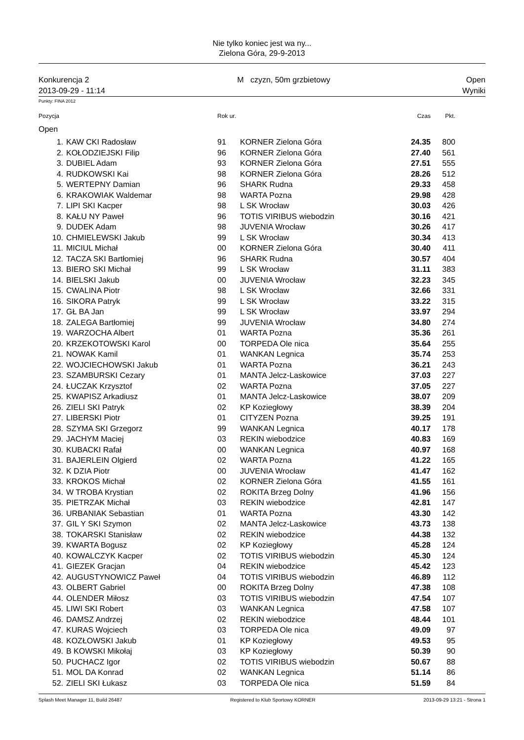Nie tylko koniec jest wa ny...
Zielona Góra, 29-9-2013
Konkurencja 2
2013-09-29 - 11:14
M czyzn, 50m grzbietowy Open
Wyniki
Punkty: FINA 2012
| Pozycja | | Rok ur. | | Czas | Pkt. |
| --- | --- | --- | --- | --- | --- |
| Open | | | | | |
| 1. | KAW CKI Radosław | 91 | KORNER Zielona Góra | 24.35 | 800 |
| 2. | KOŁODZIEJSKI Filip | 96 | KORNER Zielona Góra | 27.40 | 561 |
| 3. | DUBIEL Adam | 93 | KORNER Zielona Góra | 27.51 | 555 |
| 4. | RUDKOWSKI Kai | 98 | KORNER Zielona Góra | 28.26 | 512 |
| 5. | WERTEPNY Damian | 96 | SHARK Rudna | 29.33 | 458 |
| 6. | KRAKOWIAK Waldemar | 98 | WARTA Pozna | 29.98 | 428 |
| 7. | LIPI SKI Kacper | 98 | L SK Wrocław | 30.03 | 426 |
| 8. | KAŁU NY Paweł | 96 | TOTIS VIRIBUS wiebodzin | 30.16 | 421 |
| 9. | DUDEK Adam | 98 | JUVENIA Wrocław | 30.26 | 417 |
| 10. | CHMIELEWSKI Jakub | 99 | L SK Wrocław | 30.34 | 413 |
| 11. | MICIUL Michał | 00 | KORNER Zielona Góra | 30.40 | 411 |
| 12. | TACZA SKI Bartłomiej | 96 | SHARK Rudna | 30.57 | 404 |
| 13. | BIERO SKI Michał | 99 | L SK Wrocław | 31.11 | 383 |
| 14. | BIELSKI Jakub | 00 | JUVENIA Wrocław | 32.23 | 345 |
| 15. | CWALINA Piotr | 98 | L SK Wrocław | 32.66 | 331 |
| 16. | SIKORA Patryk | 99 | L SK Wrocław | 33.22 | 315 |
| 17. | GŁ BA Jan | 99 | L SK Wrocław | 33.97 | 294 |
| 18. | ZALEGA Bartłomiej | 99 | JUVENIA Wrocław | 34.80 | 274 |
| 19. | WARZOCHA Albert | 01 | WARTA Pozna | 35.36 | 261 |
| 20. | KRZEKOTOWSKI Karol | 00 | TORPEDA Ole nica | 35.64 | 255 |
| 21. | NOWAK Kamil | 01 | WANKAN Legnica | 35.74 | 253 |
| 22. | WOJCIECHOWSKI Jakub | 01 | WARTA Pozna | 36.21 | 243 |
| 23. | SZAMBURSKI Cezary | 01 | MANTA Jelcz-Laskowice | 37.03 | 227 |
| 24. | ŁUCZAK Krzysztof | 02 | WARTA Pozna | 37.05 | 227 |
| 25. | KWAPISZ Arkadiusz | 01 | MANTA Jelcz-Laskowice | 38.07 | 209 |
| 26. | ZIELI SKI Patryk | 02 | KP Koziegłowy | 38.39 | 204 |
| 27. | LIBERSKI Piotr | 01 | CITYZEN Pozna | 39.25 | 191 |
| 28. | SZYMA SKI Grzegorz | 99 | WANKAN Legnica | 40.17 | 178 |
| 29. | JACHYM Maciej | 03 | REKIN wiebodzice | 40.83 | 169 |
| 30. | KUBACKI Rafał | 00 | WANKAN Legnica | 40.97 | 168 |
| 31. | BAJERLEIN Olgierd | 02 | WARTA Pozna | 41.22 | 165 |
| 32. | K DZIA Piotr | 00 | JUVENIA Wrocław | 41.47 | 162 |
| 33. | KROKOS Michał | 02 | KORNER Zielona Góra | 41.55 | 161 |
| 34. | W TROBA Krystian | 02 | ROKITA Brzeg Dolny | 41.96 | 156 |
| 35. | PIETRZAK Michał | 03 | REKIN wiebodzice | 42.81 | 147 |
| 36. | URBANIAK Sebastian | 01 | WARTA Pozna | 43.30 | 142 |
| 37. | GIL Y SKI Szymon | 02 | MANTA Jelcz-Laskowice | 43.73 | 138 |
| 38. | TOKARSKI Stanisław | 02 | REKIN wiebodzice | 44.38 | 132 |
| 39. | KWARTA Bogusz | 02 | KP Koziegłowy | 45.28 | 124 |
| 40. | KOWALCZYK Kacper | 02 | TOTIS VIRIBUS wiebodzin | 45.30 | 124 |
| 41. | GIEZEK Gracjan | 04 | REKIN wiebodzice | 45.42 | 123 |
| 42. | AUGUSTYNOWICZ Paweł | 04 | TOTIS VIRIBUS wiebodzin | 46.89 | 112 |
| 43. | OLBERT Gabriel | 00 | ROKITA Brzeg Dolny | 47.38 | 108 |
| 44. | OLENDER Miłosz | 03 | TOTIS VIRIBUS wiebodzin | 47.54 | 107 |
| 45. | LIWI SKI Robert | 03 | WANKAN Legnica | 47.58 | 107 |
| 46. | DAMSZ Andrzej | 02 | REKIN wiebodzice | 48.44 | 101 |
| 47. | KURAS Wojciech | 03 | TORPEDA Ole nica | 49.09 | 97 |
| 48. | KOZŁOWSKI Jakub | 01 | KP Koziegłowy | 49.53 | 95 |
| 49. | B KOWSKI Mikołaj | 03 | KP Koziegłowy | 50.39 | 90 |
| 50. | PUCHACZ Igor | 02 | TOTIS VIRIBUS wiebodzin | 50.67 | 88 |
| 51. | MOL DA Konrad | 02 | WANKAN Legnica | 51.14 | 86 |
| 52. | ZIELI SKI Łukasz | 03 | TORPEDA Ole nica | 51.59 | 84 |
Splash Meet Manager 11, Build 26487 Registered to Klub Sportowy KORNER 2013-09-29 13:21 - Strona 1